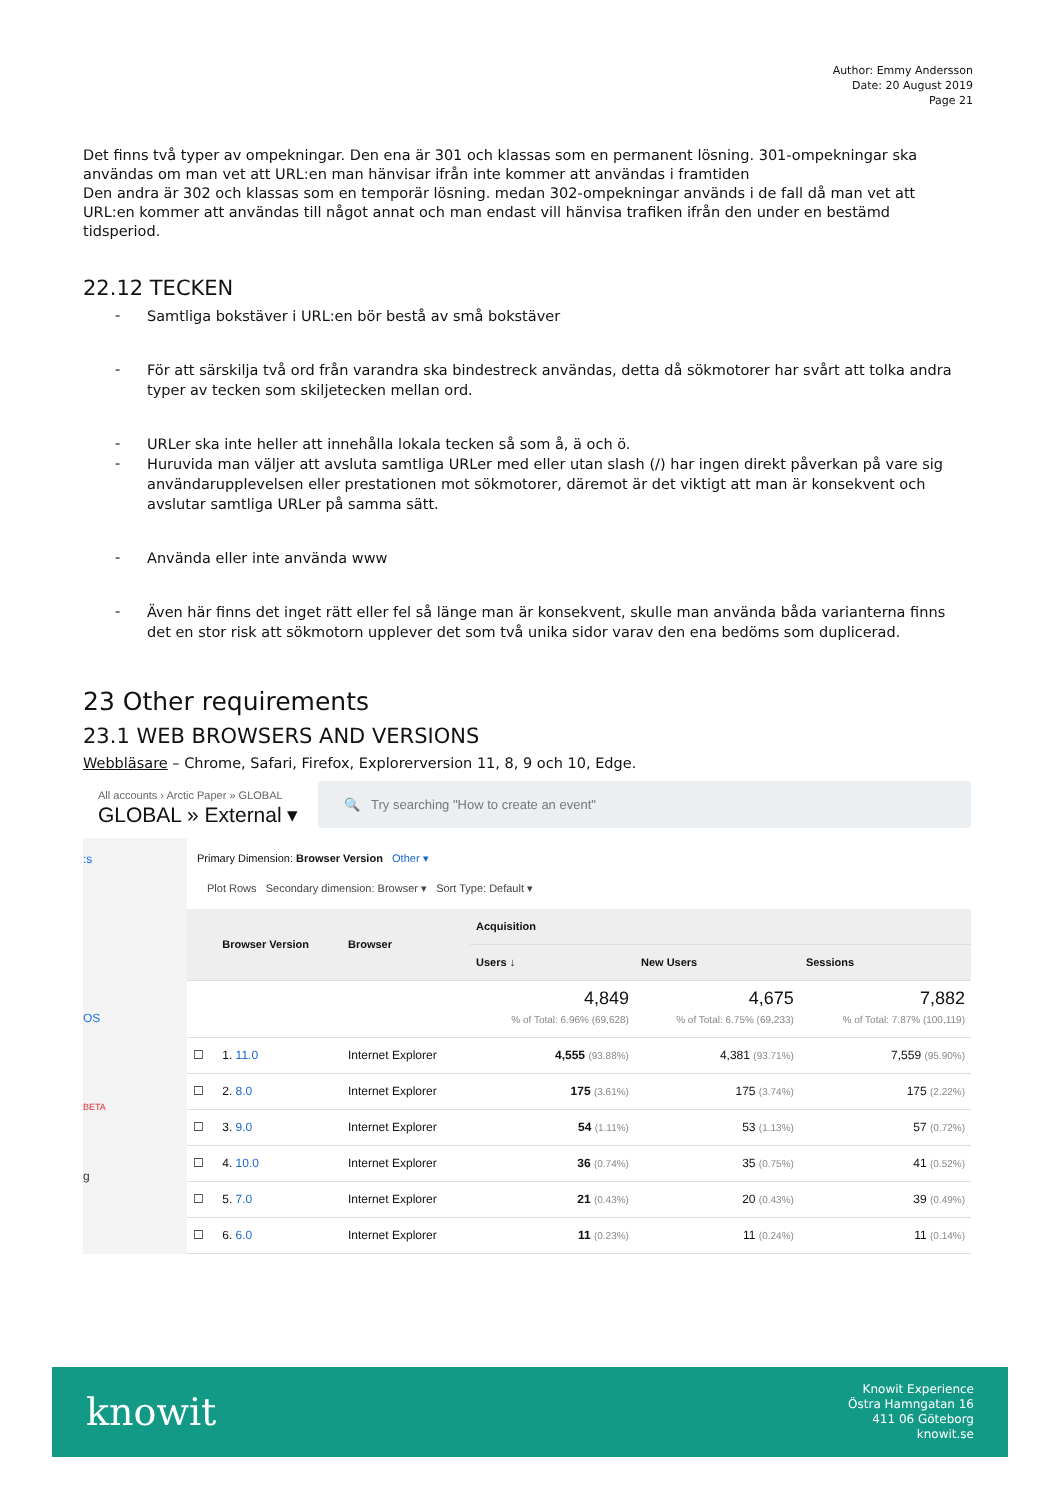Author: Emmy Andersson
Date: 20 August 2019
Page 21
Det finns två typer av ompekningar. Den ena är 301 och klassas som en permanent lösning. 301-ompekningar ska användas om man vet att URL:en man hänvisar ifrån inte kommer att användas i framtiden
Den andra är 302 och klassas som en temporär lösning. medan 302-ompekningar används i de fall då man vet att URL:en kommer att användas till något annat och man endast vill hänvisa trafiken ifrån den under en bestämd tidsperiod.
22.12 TECKEN
- Samtliga bokstäver i URL:en bör bestå av små bokstäver
- För att särskilja två ord från varandra ska bindestreck användas, detta då sökmotorer har svårt att tolka andra typer av tecken som skiljetecken mellan ord.
- URLer ska inte heller att innehålla lokala tecken så som å, ä och ö.
- Huruvida man väljer att avsluta samtliga URLer med eller utan slash (/) har ingen direkt påverkan på vare sig användarupplevelsen eller prestationen mot sökmotorer, däremot är det viktigt att man är konsekvent och avslutar samtliga URLer på samma sätt.
- Använda eller inte använda www
- Även här finns det inget rätt eller fel så länge man är konsekvent, skulle man använda båda varianterna finns det en stor risk att sökmotorn upplever det som två unika sidor varav den ena bedöms som duplicerad.
23 Other requirements
23.1 WEB BROWSERS AND VERSIONS
Webbläsare – Chrome, Safari, Firefox, Explorerversion 11, 8, 9 och 10, Edge.
All accounts › Arctic Paper » GLOBAL
GLOBAL » External ▾
🔍 Try searching "How to create an event"
:s
OS
BETA
g
Primary Dimension: Browser Version Other ▾
Plot Rows Secondary dimension: Browser ▾ Sort Type: Default ▾
| | Browser Version | Browser | Acquisition | | |
| --- | --- | --- | --- | --- | --- |
| | | | Users ↓ | New Users | Sessions |
| | | | 4,849 % of Total: 6.96% (69,628) | 4,675 % of Total: 6.75% (69,233) | 7,882 % of Total: 7.87% (100,119) |
| ☐ | 1. 11.0 | Internet Explorer | 4,555 (93.88%) | 4,381 (93.71%) | 7,559 (95.90%) |
| ☐ | 2. 8.0 | Internet Explorer | 175 (3.61%) | 175 (3.74%) | 175 (2.22%) |
| ☐ | 3. 9.0 | Internet Explorer | 54 (1.11%) | 53 (1.13%) | 57 (0.72%) |
| ☐ | 4. 10.0 | Internet Explorer | 36 (0.74%) | 35 (0.75%) | 41 (0.52%) |
| ☐ | 5. 7.0 | Internet Explorer | 21 (0.43%) | 20 (0.43%) | 39 (0.49%) |
| ☐ | 6. 6.0 | Internet Explorer | 11 (0.23%) | 11 (0.24%) | 11 (0.14%) |
knowit
Knowit Experience
Östra Hamngatan 16
411 06 Göteborg
knowit.se